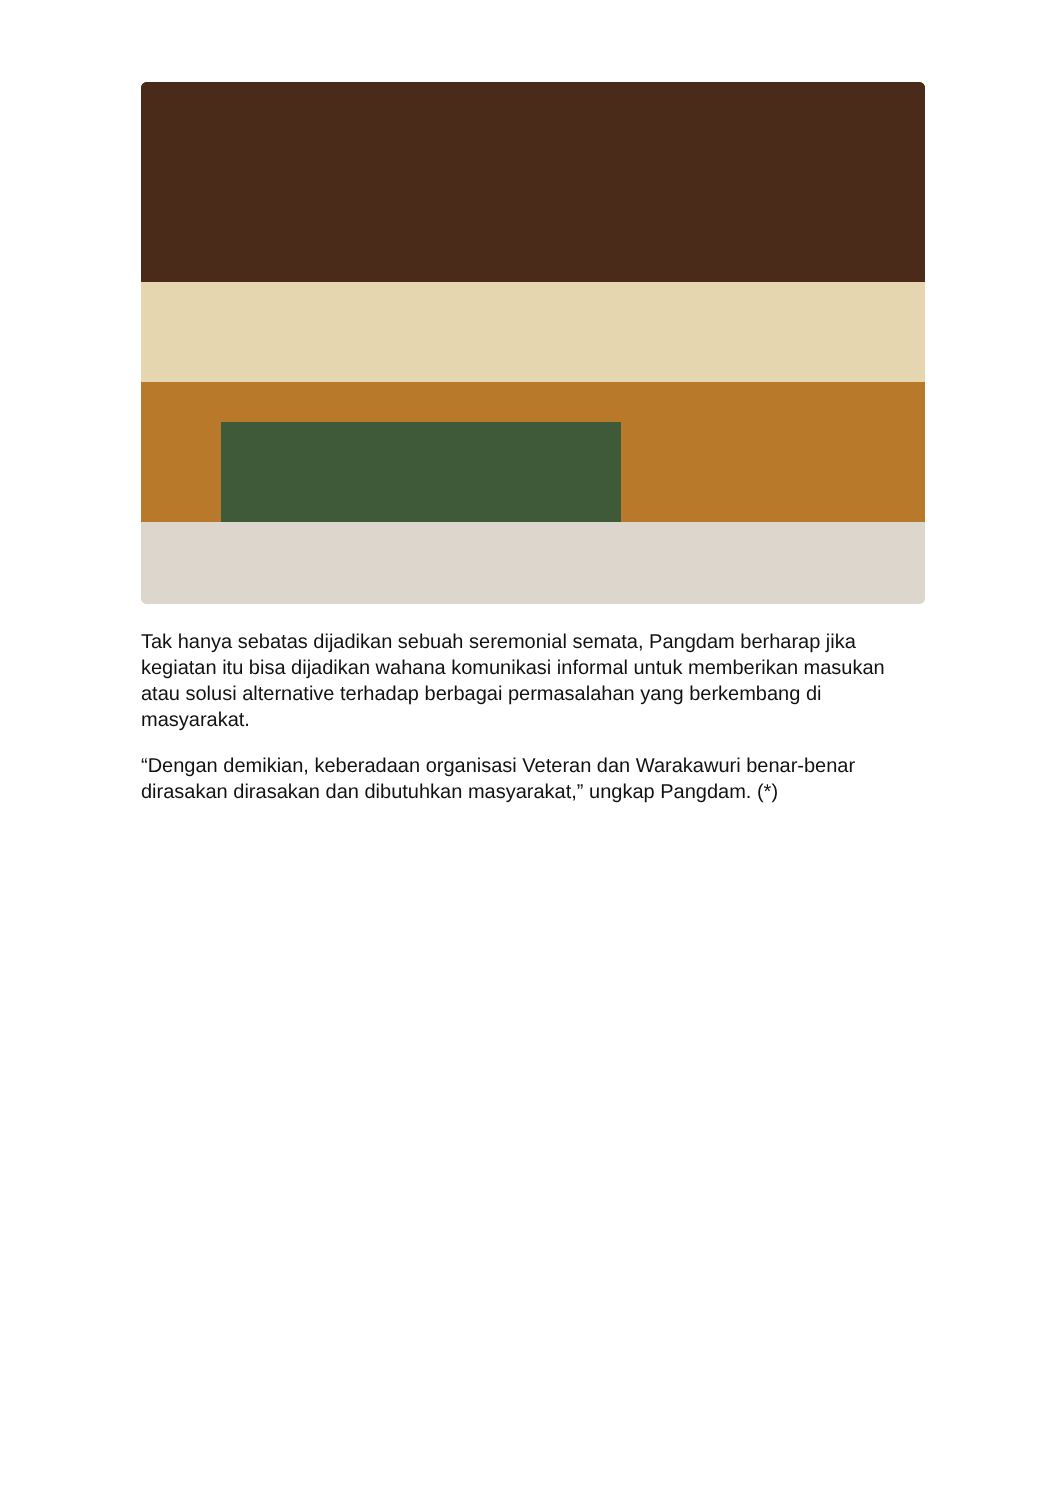Tak hanya sebatas dijadikan sebuah seremonial semata, Pangdam berharap jika kegiatan itu bisa dijadikan wahana komunikasi informal untuk memberikan masukan atau solusi alternative terhadap berbagai permasalahan yang berkembang di masyarakat.
“Dengan demikian, keberadaan organisasi Veteran dan Warakawuri benar-benar dirasakan dirasakan dan dibutuhkan masyarakat,” ungkap Pangdam. (*)